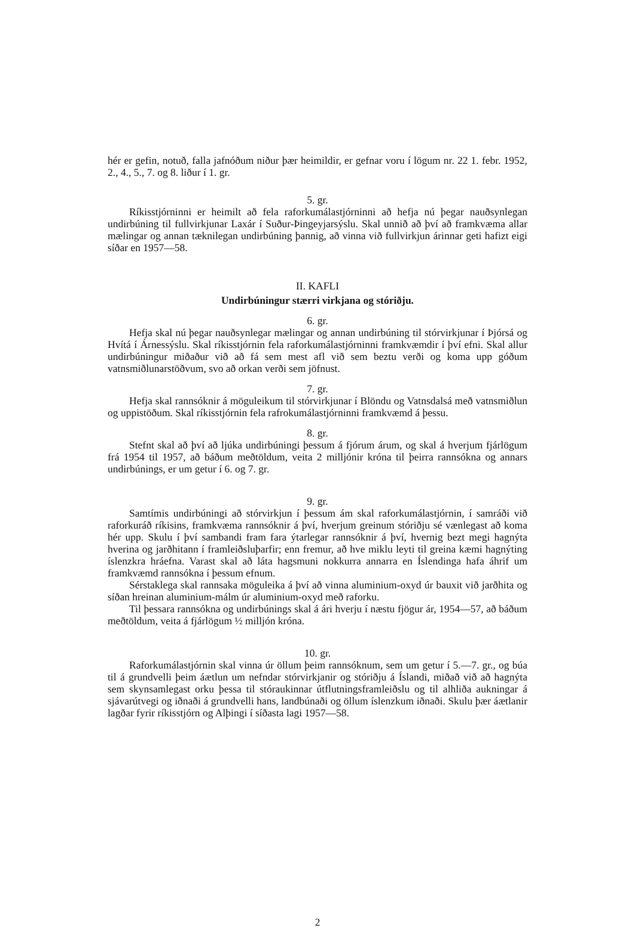hér er gefin, notuð, falla jafnóðum niður þær heimildir, er gefnar voru í lögum nr. 22 1. febr. 1952, 2., 4., 5., 7. og 8. liður í 1. gr.
5. gr.
Ríkisstjórninni er heimilt að fela raforkumálastjórninni að hefja nú þegar nauðsynlegan undirbúning til fullvirkjunar Laxár í Suður-Þingeyjarsýslu. Skal unnið að því að framkvæma allar mælingar og annan tæknilegan undirbúning þannig, að vinna við fullvirkjun árinnar geti hafizt eigi síðar en 1957—58.
II. KAFLI
Undirbúningur stærri virkjana og stóriðju.
6. gr.
Hefja skal nú þegar nauðsynlegar mælingar og annan undirbúning til stórvirkjunar í Þjórsá og Hvítá í Árnessýslu. Skal ríkisstjórnin fela raforkumálastjórninni framkvæmdir í því efni. Skal allur undirbúningur miðaður við að fá sem mest afl við sem beztu verði og koma upp góðum vatnsmiðlunarstöðvum, svo að orkan verði sem jöfnust.
7. gr.
Hefja skal rannsóknir á möguleikum til stórvirkjunar í Blöndu og Vatnsdalsá með vatnsmiðlun og uppistöðum. Skal ríkisstjórnin fela rafrokumálastjórninni framkvæmd á þessu.
8. gr.
Stefnt skal að því að ljúka undirbúningi þessum á fjórum árum, og skal á hverjum fjárlögum frá 1954 til 1957, að báðum meðtöldum, veita 2 milljónir króna til þeirra rannsókna og annars undirbúnings, er um getur í 6. og 7. gr.
9. gr.
Samtímis undirbúningi að stórvirkjun í þessum ám skal raforkumálastjórnin, í samráði við raforkuráð ríkisins, framkvæma rannsóknir á því, hverjum greinum stóriðju sé vænlegast að koma hér upp. Skulu í því sambandi fram fara ýtarlegar rannsóknir á því, hvernig bezt megi hagnýta hverina og jarðhitann í framleiðsluþarfir; enn fremur, að hve miklu leyti til greina kæmi hagnýting íslenzkra hráefna. Varast skal að láta hagsmuni nokkurra annarra en Íslendinga hafa áhrif um framkvæmd rannsókna í þessum efnum.
Sérstaklega skal rannsaka möguleika á því að vinna aluminium-oxyd úr bauxit við jarðhita og síðan hreinan aluminium-málm úr aluminium-oxyd með raforku.
Til þessara rannsókna og undirbúnings skal á ári hverju í næstu fjögur ár, 1954—57, að báðum meðtöldum, veita á fjárlögum ½ milljón króna.
10. gr.
Raforkumálastjórnin skal vinna úr öllum þeim rannsóknum, sem um getur í 5.—7. gr., og búa til á grundvelli þeim áætlun um nefndar stórvirkjanir og stóriðju á Íslandi, miðað við að hagnýta sem skynsamlegast orku þessa til stóraukinnar útflutningsframleiðslu og til alhliða aukningar á sjávarútvegi og iðnaði á grundvelli hans, landbúnaði og öllum íslenzkum iðnaði. Skulu þær áætlanir lagðar fyrir ríkisstjórn og Alþingi í síðasta lagi 1957—58.
2